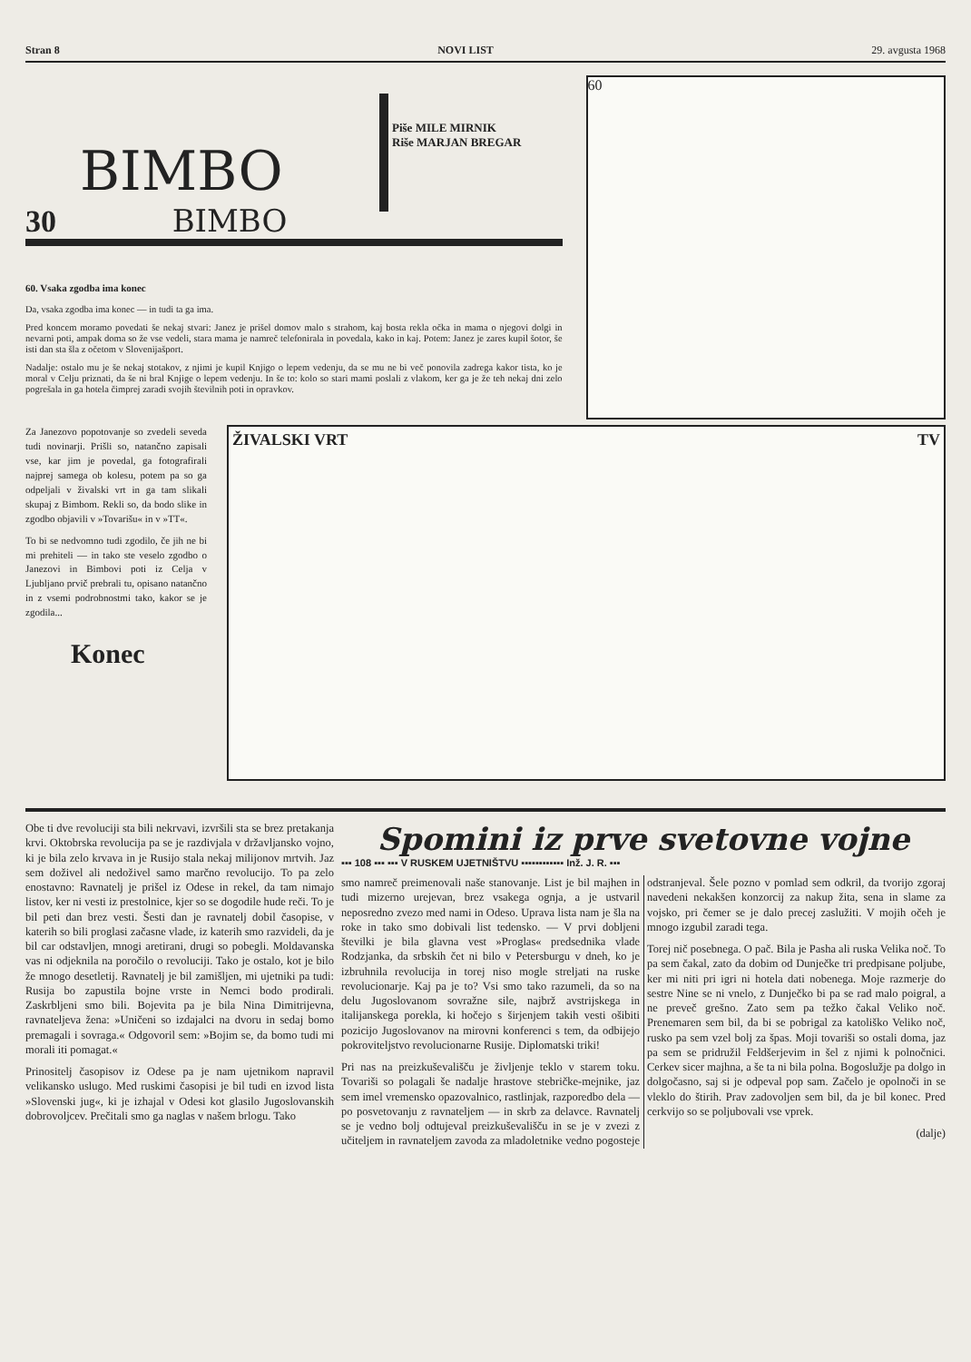Stran 8 NOVI LIST 29. avgusta 1968
30
BIMBO
BIMBO
Piše MILE MIRNIK
Riše MARJAN BREGAR
60. Vsaka zgodba ima konec
Da, vsaka zgodba ima konec — in tudi ta ga ima.
Pred koncem moramo povedati še nekaj stvari: Janez je prišel domov malo s strahom, kaj bosta rekla očka in mama o njegovi dolgi in nevarni poti, ampak doma so že vse vedeli, stara mama je namreč telefonirala in povedala, kako in kaj. Potem: Janez je zares kupil šotor, še isti dan sta šla z očetom v Slovenijašport.
Nadalje: ostalo mu je še nekaj stotakov, z njimi je kupil Knjigo o lepem vedenju, da se mu ne bi več ponovila zadrega kakor tista, ko je moral v Celju priznati, da še ni bral Knjige o lepem vedenju. In še to: kolo so stari mami poslali z vlakom, ker ga je že teh nekaj dni zelo pogrešala in ga hotela čimprej zaradi svojih številnih poti in opravkov.
60
Za Janezovo popotovanje so zvedeli seveda tudi novinarji. Prišli so, natančno zapisali vse, kar jim je povedal, ga fotografirali najprej samega ob kolesu, potem pa so ga odpeljali v živalski vrt in ga tam slikali skupaj z Bimbom. Rekli so, da bodo slike in zgodbo objavili v »Tovarišu« in v »TT«.
To bi se nedvomno tudi zgodilo, če jih ne bi mi prehiteli — in tako ste veselo zgodbo o Janezovi in Bimbovi poti iz Celja v Ljubljano prvič prebrali tu, opisano natančno in z vsemi podrobnostmi tako, kakor se je zgodila...
Konec
ŽIVALSKI VRT TV
Obe ti dve revoluciji sta bili nekrvavi, izvršili sta se brez pretakanja krvi. Oktobrska revolucija pa se je razdivjala v državljansko vojno, ki je bila zelo krvava in je Rusijo stala nekaj milijonov mrtvih. Jaz sem doživel ali nedoživel samo marčno revolucijo. To pa zelo enostavno: Ravnatelj je prišel iz Odese in rekel, da tam nimajo listov, ker ni vesti iz prestolnice, kjer so se dogodile hude reči. To je bil peti dan brez vesti. Šesti dan je ravnatelj dobil časopise, v katerih so bili proglasi začasne vlade, iz katerih smo razvideli, da je bil car odstavljen, mnogi aretirani, drugi so pobegli. Moldavanska vas ni odjeknila na poročilo o revoluciji. Tako je ostalo, kot je bilo že mnogo desetletij. Ravnatelj je bil zamišljen, mi ujetniki pa tudi: Rusija bo zapustila bojne vrste in Nemci bodo prodirali. Zaskrbljeni smo bili. Bojevita pa je bila Nina Dimitrijevna, ravnateljeva žena: »Uničeni so izdajalci na dvoru in sedaj bomo premagali i sovraga.« Odgovoril sem: »Bojim se, da bomo tudi mi morali iti pomagat.«
Prinositelj časopisov iz Odese pa je nam ujetnikom napravil velikansko uslugo. Med ruskimi časopisi je bil tudi en izvod lista »Slovenski jug«, ki je izhajal v Odesi kot glasilo Jugoslovanskih dobrovoljcev. Prečitali smo ga naglas v našem brlogu. Tako
Spomini iz prve svetovne vojne
▪▪▪ 108 ▪▪▪ ▪▪▪ V RUSKEM UJETNIŠTVU ▪▪▪▪▪▪▪▪▪▪▪▪ Inž. J. R. ▪▪▪
smo namreč preimenovali naše stanovanje. List je bil majhen in tudi mizerno urejevan, brez vsakega ognja, a je ustvaril neposredno zvezo med nami in Odeso. Uprava lista nam je šla na roke in tako smo dobivali list tedensko. — V prvi dobljeni številki je bila glavna vest »Proglas« predsednika vlade Rodzjanka, da srbskih čet ni bilo v Petersburgu v dneh, ko je izbruhnila revolucija in torej niso mogle streljati na ruske revolucionarje. Kaj pa je to? Vsi smo tako razumeli, da so na delu Jugoslovanom sovražne sile, najbrž avstrijskega in italijanskega porekla, ki hočejo s širjenjem takih vesti ošibiti pozicijo Jugoslovanov na mirovni konferenci s tem, da odbijejo pokroviteljstvo revolucionarne Rusije. Diplomatski triki!
Pri nas na preizkuševališču je življenje teklo v starem toku. Tovariši so polagali še nadalje hrastove stebričke-mejnike, jaz sem imel vremensko opazovalnico, rastlinjak, razporedbo dela — po posvetovanju z ravnateljem — in skrb za delavce. Ravnatelj se je vedno bolj odtujeval preizkuševališču in se je v zvezi z učiteljem in ravnateljem zavoda za mladoletnike vedno pogosteje odstranjeval. Šele pozno v pomlad sem odkril, da tvorijo zgoraj navedeni nekakšen konzorcij za nakup žita, sena in slame za vojsko, pri čemer se je dalo precej zaslužiti. V mojih očeh je mnogo izgubil zaradi tega.
Torej nič posebnega. O pač. Bila je Pasha ali ruska Velika noč. To pa sem čakal, zato da dobim od Dunječke tri predpisane poljube, ker mi niti pri igri ni hotela dati nobenega. Moje razmerje do sestre Nine se ni vnelo, z Dunječko bi pa se rad malo poigral, a ne preveč grešno. Zato sem pa težko čakal Veliko noč. Prenemaren sem bil, da bi se pobrigal za katoliško Veliko noč, rusko pa sem vzel bolj za špas. Moji tovariši so ostali doma, jaz pa sem se pridružil Feldšerjevim in šel z njimi k polnočnici. Cerkev sicer majhna, a še ta ni bila polna. Bogoslužje pa dolgo in dolgočasno, saj si je odpeval pop sam. Začelo je opolnoči in se vleklo do štirih. Prav zadovoljen sem bil, da je bil konec. Pred cerkvijo so se poljubovali vse vprek.
(dalje)